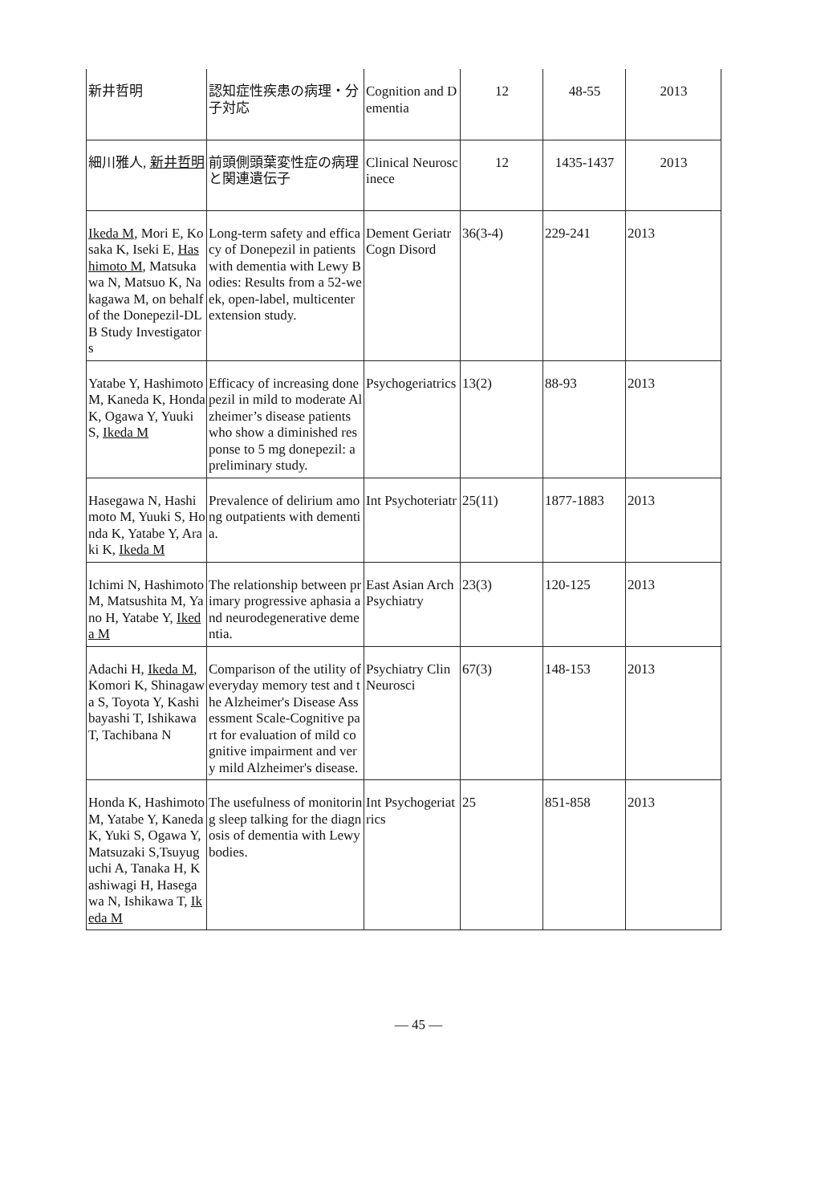| 新井哲明 | 認知症性疾患の病理・分子対応 | Cognition and Dementia | 12 | 48-55 | 2013 |
| 細川雅人, 新井哲明 | 前頭側頭葉変性症の病理と関連遺伝子 | Clinical Neuroscinece | 12 | 1435-1437 | 2013 |
| Ikeda M , Mori E, Kosaka K, Iseki E, Hashimoto M , Matsukawa N, Matsuo K, Nakagawa M, on behalf of the Donepezil-DLB Study Investigators | Long-term safety and efficacy of Donepezil in patients with dementia with Lewy Bodies: Results from a 52-week, open-label, multicenter extension study. | Dement Geriatr Cogn Disord | 36(3-4) | 229-241 | 2013 |
| Yatabe Y, Hashimoto M, Kaneda K, Honda K, Ogawa Y, Yuuki S, Ikeda M | Efficacy of increasing donepezil in mild to moderate Alzheimer’s disease patients who show a diminished response to 5 mg donepezil: a preliminary study. | Psychogeriatrics | 13(2) | 88-93 | 2013 |
| Hasegawa N, Hashimoto M, Yuuki S, Honda K, Yatabe Y, Araki K, Ikeda M | Prevalence of delirium among outpatients with dementia. | Int Psychoteriatr | 25(11) | 1877-1883 | 2013 |
| Ichimi N, Hashimoto M, Matsushita M, Yano H, Yatabe Y, Ikeda M | The relationship between primary progressive aphasia and neurodegenerative dementia. | East Asian Arch Psychiatry | 23(3) | 120-125 | 2013 |
| Adachi H, Ikeda M , Komori K, Shinagawa S, Toyota Y, Kashibayashi T, Ishikawa T, Tachibana N | Comparison of the utility of everyday memory test and the Alzheimer's Disease Assessment Scale-Cognitive part for evaluation of mild cognitive impairment and very mild Alzheimer's disease. | Psychiatry Clin Neurosci | 67(3) | 148-153 | 2013 |
| Honda K, Hashimoto M, Yatabe Y, Kaneda K, Yuki S, Ogawa Y, Matsuzaki S,Tsuyuguchi A, Tanaka H, Kashiwagi H, Hasegawa N, Ishikawa T, Ikeda M | The usefulness of monitoring sleep talking for the diagnosis of dementia with Lewy bodies. | Int Psychogeriatrics | 25 | 851-858 | 2013 |
— 45 —